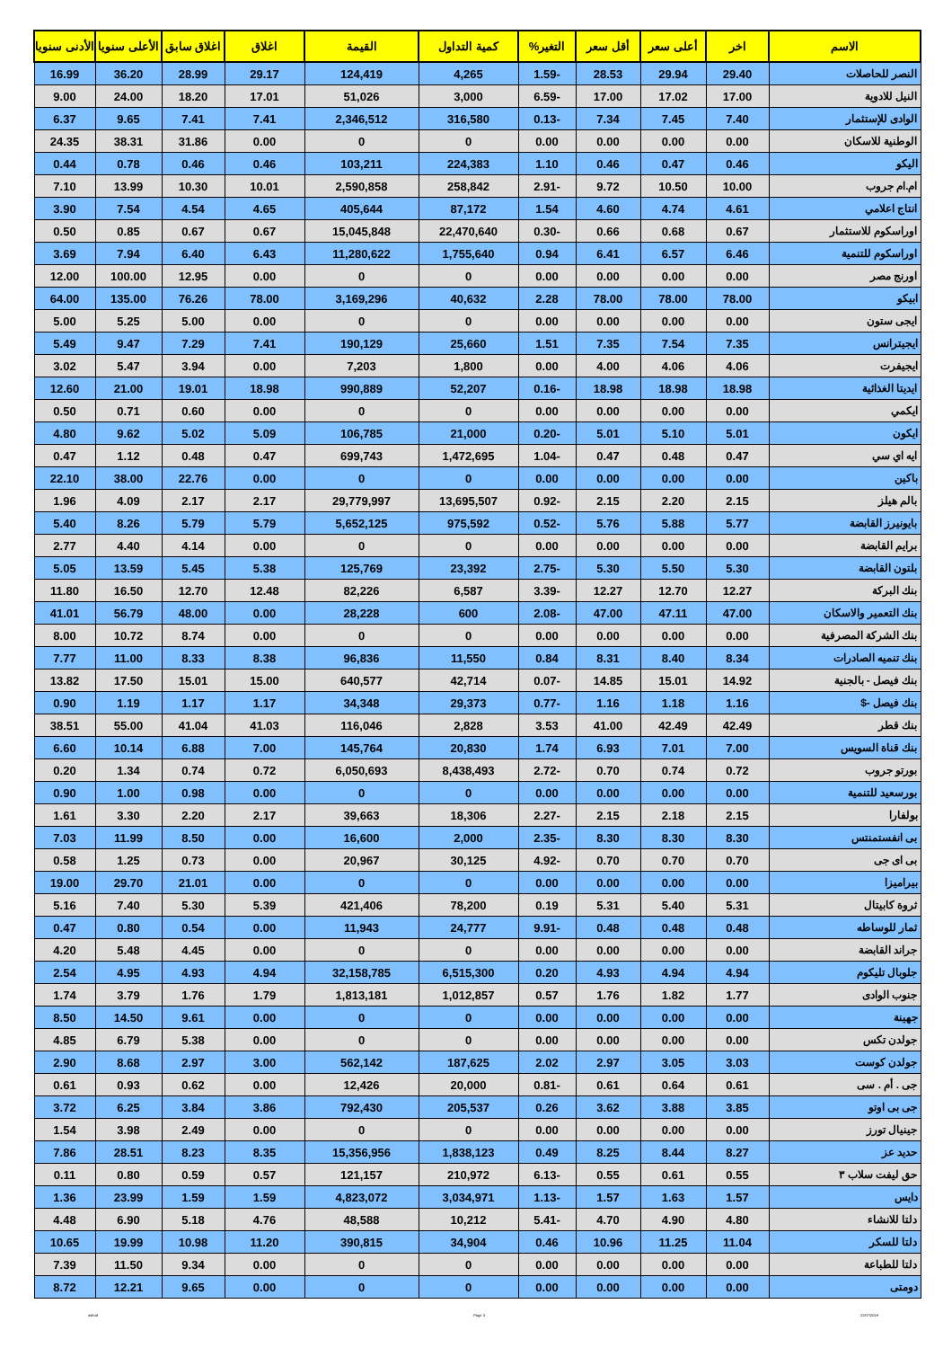| الاسم | اخر | أعلى سعر | أقل سعر | التغير% | كمية التداول | القيمة | اغلاق | اغلاق سابق | الأعلى سنويا | الأدنى سنويا |
| --- | --- | --- | --- | --- | --- | --- | --- | --- | --- | --- |
| النصر للحاصلات | 29.40 | 29.94 | 28.53 | -1.59 | 4,265 | 124,419 | 29.17 | 28.99 | 36.20 | 16.99 |
| النيل للادوية | 17.00 | 17.02 | 17.00 | -6.59 | 3,000 | 51,026 | 17.01 | 18.20 | 24.00 | 9.00 |
| الوادى للإستثمار | 7.40 | 7.45 | 7.34 | -0.13 | 316,580 | 2,346,512 | 7.41 | 7.41 | 9.65 | 6.37 |
| الوطنية للاسكان | 0.00 | 0.00 | 0.00 | 0.00 | 0 | 0 | 0.00 | 31.86 | 38.31 | 24.35 |
| اليكو | 0.46 | 0.47 | 0.46 | 1.10 | 224,383 | 103,211 | 0.46 | 0.46 | 0.78 | 0.44 |
| ام.ام جروب | 10.00 | 10.50 | 9.72 | -2.91 | 258,842 | 2,590,858 | 10.01 | 10.30 | 13.99 | 7.10 |
| انتاج اعلامي | 4.61 | 4.74 | 4.60 | 1.54 | 87,172 | 405,644 | 4.65 | 4.54 | 7.54 | 3.90 |
| اوراسكوم للاستثمار | 0.67 | 0.68 | 0.66 | -0.30 | 22,470,640 | 15,045,848 | 0.67 | 0.67 | 0.85 | 0.50 |
| اوراسكوم للتنمية | 6.46 | 6.57 | 6.41 | 0.94 | 1,755,640 | 11,280,622 | 6.43 | 6.40 | 7.94 | 3.69 |
| اورنج مصر | 0.00 | 0.00 | 0.00 | 0.00 | 0 | 0 | 0.00 | 12.95 | 100.00 | 12.00 |
| ابيكو | 78.00 | 78.00 | 78.00 | 2.28 | 40,632 | 3,169,296 | 78.00 | 76.26 | 135.00 | 64.00 |
| ايجى ستون | 0.00 | 0.00 | 0.00 | 0.00 | 0 | 0 | 0.00 | 5.00 | 5.25 | 5.00 |
| ايجيترانس | 7.35 | 7.54 | 7.35 | 1.51 | 25,660 | 190,129 | 7.41 | 7.29 | 9.47 | 5.49 |
| ايجيفرت | 4.06 | 4.06 | 4.00 | 0.00 | 1,800 | 7,203 | 0.00 | 3.94 | 5.47 | 3.02 |
| ايديتا الغذائية | 18.98 | 18.98 | 18.98 | -0.16 | 52,207 | 990,889 | 18.98 | 19.01 | 21.00 | 12.60 |
| ايكمي | 0.00 | 0.00 | 0.00 | 0.00 | 0 | 0 | 0.00 | 0.60 | 0.71 | 0.50 |
| ايكون | 5.01 | 5.10 | 5.01 | -0.20 | 21,000 | 106,785 | 5.09 | 5.02 | 9.62 | 4.80 |
| ايه اي سي | 0.47 | 0.48 | 0.47 | -1.04 | 1,472,695 | 699,743 | 0.47 | 0.48 | 1.12 | 0.47 |
| باكين | 0.00 | 0.00 | 0.00 | 0.00 | 0 | 0 | 0.00 | 22.76 | 38.00 | 22.10 |
| بالم هيلز | 2.15 | 2.20 | 2.15 | -0.92 | 13,695,507 | 29,779,997 | 2.17 | 2.17 | 4.09 | 1.96 |
| بايونيرز القابضة | 5.77 | 5.88 | 5.76 | -0.52 | 975,592 | 5,652,125 | 5.79 | 5.79 | 8.26 | 5.40 |
| برايم القابضة | 0.00 | 0.00 | 0.00 | 0.00 | 0 | 0 | 0.00 | 4.14 | 4.40 | 2.77 |
| بلتون القابضة | 5.30 | 5.50 | 5.30 | -2.75 | 23,392 | 125,769 | 5.38 | 5.45 | 13.59 | 5.05 |
| بنك البركة | 12.27 | 12.70 | 12.27 | -3.39 | 6,587 | 82,226 | 12.48 | 12.70 | 16.50 | 11.80 |
| بنك التعمير والاسكان | 47.00 | 47.11 | 47.00 | -2.08 | 600 | 28,228 | 0.00 | 48.00 | 56.79 | 41.01 |
| بنك الشركة المصرفية | 0.00 | 0.00 | 0.00 | 0.00 | 0 | 0 | 0.00 | 8.74 | 10.72 | 8.00 |
| بنك تنميه الصادرات | 8.34 | 8.40 | 8.31 | 0.84 | 11,550 | 96,836 | 8.38 | 8.33 | 11.00 | 7.77 |
| بنك فيصل - بالجنية | 14.92 | 15.01 | 14.85 | -0.07 | 42,714 | 640,577 | 15.00 | 15.01 | 17.50 | 13.82 |
| بنك فيصل -$ | 1.16 | 1.18 | 1.16 | -0.77 | 29,373 | 34,348 | 1.17 | 1.17 | 1.19 | 0.90 |
| بنك قطر | 42.49 | 42.49 | 41.00 | 3.53 | 2,828 | 116,046 | 41.03 | 41.04 | 55.00 | 38.51 |
| بنك قناة السويس | 7.00 | 7.01 | 6.93 | 1.74 | 20,830 | 145,764 | 7.00 | 6.88 | 10.14 | 6.60 |
| بورتو جروب | 0.72 | 0.74 | 0.70 | -2.72 | 8,438,493 | 6,050,693 | 0.72 | 0.74 | 1.34 | 0.20 |
| بورسعيد للتنمية | 0.00 | 0.00 | 0.00 | 0.00 | 0 | 0 | 0.00 | 0.98 | 1.00 | 0.90 |
| بولفارا | 2.15 | 2.18 | 2.15 | -2.27 | 18,306 | 39,663 | 2.17 | 2.20 | 3.30 | 1.61 |
| بى انفستمنتس | 8.30 | 8.30 | 8.30 | -2.35 | 2,000 | 16,600 | 0.00 | 8.50 | 11.99 | 7.03 |
| بى اى جى | 0.70 | 0.70 | 0.70 | -4.92 | 30,125 | 20,967 | 0.00 | 0.73 | 1.25 | 0.58 |
| بيراميزا | 0.00 | 0.00 | 0.00 | 0.00 | 0 | 0 | 0.00 | 21.01 | 29.70 | 19.00 |
| ثروة كابيتال | 5.31 | 5.40 | 5.31 | 0.19 | 78,200 | 421,406 | 5.39 | 5.30 | 7.40 | 5.16 |
| ثمار للوساطه | 0.48 | 0.48 | 0.48 | -9.91 | 24,777 | 11,943 | 0.00 | 0.54 | 0.80 | 0.47 |
| جراند القابضة | 0.00 | 0.00 | 0.00 | 0.00 | 0 | 0 | 0.00 | 4.45 | 5.48 | 4.20 |
| جلوبال تليكوم | 4.94 | 4.94 | 4.93 | 0.20 | 6,515,300 | 32,158,785 | 4.94 | 4.93 | 4.95 | 2.54 |
| جنوب الوادى | 1.77 | 1.82 | 1.76 | 0.57 | 1,012,857 | 1,813,181 | 1.79 | 1.76 | 3.79 | 1.74 |
| جهينة | 0.00 | 0.00 | 0.00 | 0.00 | 0 | 0 | 0.00 | 9.61 | 14.50 | 8.50 |
| جولدن تكس | 0.00 | 0.00 | 0.00 | 0.00 | 0 | 0 | 0.00 | 5.38 | 6.79 | 4.85 |
| جولدن كوست | 3.03 | 3.05 | 2.97 | 2.02 | 187,625 | 562,142 | 3.00 | 2.97 | 8.68 | 2.90 |
| جى . أم . سى | 0.61 | 0.64 | 0.61 | -0.81 | 20,000 | 12,426 | 0.00 | 0.62 | 0.93 | 0.61 |
| جى بى اوتو | 3.85 | 3.88 | 3.62 | 0.26 | 205,537 | 792,430 | 3.86 | 3.84 | 6.25 | 3.72 |
| جينيال تورز | 0.00 | 0.00 | 0.00 | 0.00 | 0 | 0 | 0.00 | 2.49 | 3.98 | 1.54 |
| حديد عز | 8.27 | 8.44 | 8.25 | 0.49 | 1,838,123 | 15,356,956 | 8.35 | 8.23 | 28.51 | 7.86 |
| حق ليفت سلاب ٣ | 0.55 | 0.61 | 0.55 | -6.13 | 210,972 | 121,157 | 0.57 | 0.59 | 0.80 | 0.11 |
| دايس | 1.57 | 1.63 | 1.57 | -1.13 | 3,034,971 | 4,823,072 | 1.59 | 1.59 | 23.99 | 1.36 |
| دلتا للانشاء | 4.80 | 4.90 | 4.70 | -5.41 | 10,212 | 48,588 | 4.76 | 5.18 | 6.90 | 4.48 |
| دلتا للسكر | 11.04 | 11.25 | 10.96 | 0.46 | 34,904 | 390,815 | 11.20 | 10.98 | 19.99 | 10.65 |
| دلتا للطباعة | 0.00 | 0.00 | 0.00 | 0.00 | 0 | 0 | 0.00 | 9.34 | 11.50 | 7.39 |
| دومتى | 0.00 | 0.00 | 0.00 | 0.00 | 0 | 0 | 0.00 | 9.65 | 12.21 | 8.72 |
ashraf Page 3 22/07/2019